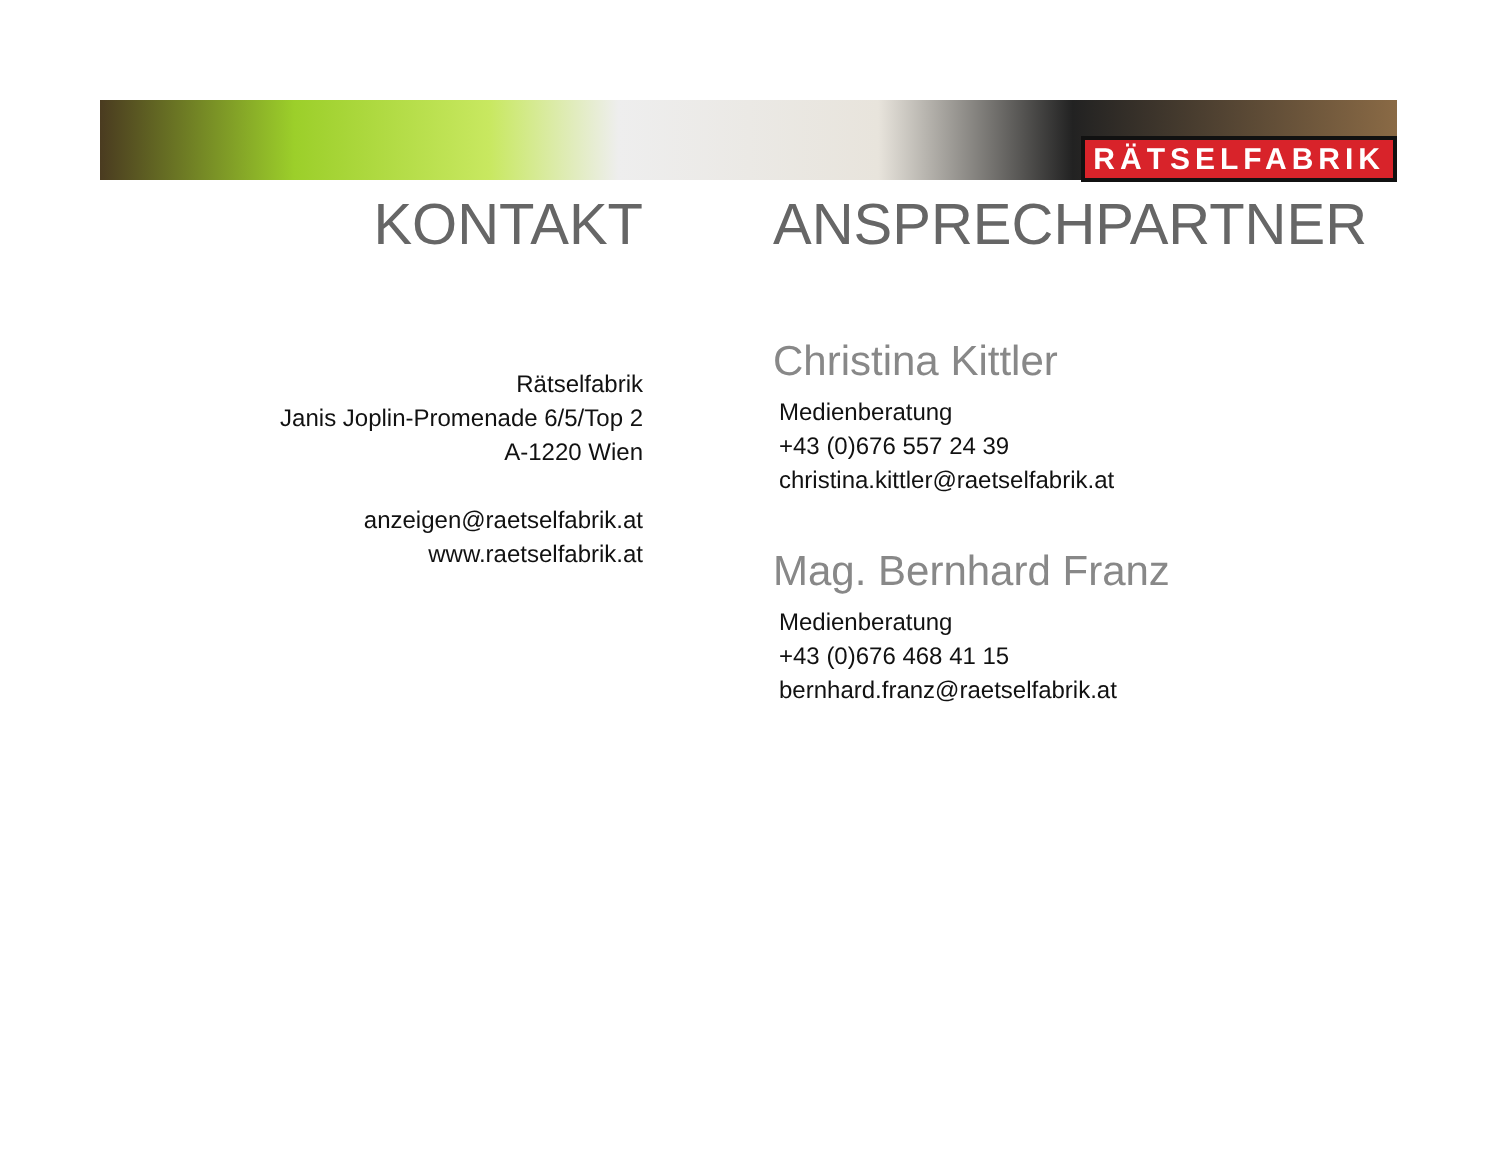RÄTSELFABRIK
KONTAKT
Rätselfabrik
Janis Joplin-Promenade 6/5/Top 2
A-1220 Wien
anzeigen@raetselfabrik.at
www.raetselfabrik.at
ANSPRECHPARTNER
Christina Kittler
Medienberatung
+43 (0)676 557 24 39
christina.kittler@raetselfabrik.at
Mag. Bernhard Franz
Medienberatung
+43 (0)676 468 41 15
bernhard.franz@raetselfabrik.at